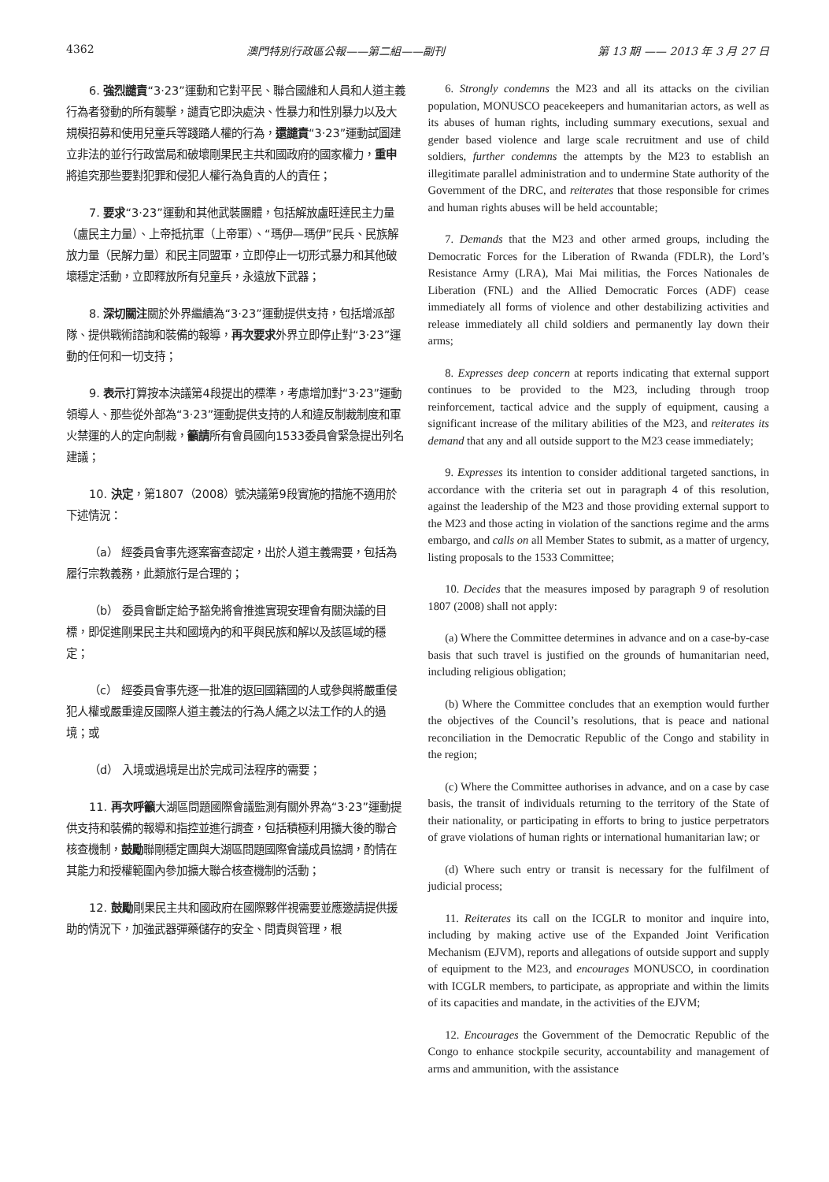4362 澳門特別行政區公報——第二組——副刊 第 13 期 —— 2013 年 3 月 27 日
6. 強烈譴責“3·23”運動和它對平民、聯合國維和人員和人道主義行為者發動的所有襲擊，譴責它即決處決、性暴力和性別暴力以及大規模招募和使用兒童兵等踐踏人權的行為，還譴責“3·23”運動試圖建立非法的並行行政當局和破壞剛果民主共和國政府的國家權力，重申將追究那些要對犯罪和侵犯人權行為負責的人的責任；
7. 要求“3·23”運動和其他武裝團體，包括解放盧旺達民主力量（盧民主力量）、上帝抵抗軍（上帝軍）、“瑪伊—瑪伊”民兵、民族解放力量（民解力量）和民主同盟軍，立即停止一切形式暴力和其他破壞穩定活動，立即釋放所有兒童兵，永遠放下武器；
8. 深切關注關於外界繼續為“3·23”運動提供支持，包括增派部隊、提供戰術諮詢和裝備的報導，再次要求外界立即停止對“3·23”運動的任何和一切支持；
9. 表示打算按本決議第4段提出的標準，考慮增加對“3·23”運動領導人、那些從外部為“3·23”運動提供支持的人和違反制裁制度和軍火禁運的人的定向制裁，籲請所有會員國向1533委員會緊急提出列名建議；
10. 決定，第1807（2008）號決議第9段實施的措施不適用於下述情況：
（a） 經委員會事先逐案審查認定，出於人道主義需要，包括為履行宗教義務，此類旅行是合理的；
（b） 委員會斷定給予豁免將會推進實現安理會有關決議的目標，即促進剛果民主共和國境內的和平與民族和解以及該區域的穩定；
（c） 經委員會事先逐一批准的返回國籍國的人或參與將嚴重侵犯人權或嚴重違反國際人道主義法的行為人繩之以法工作的人的過境；或
（d） 入境或過境是出於完成司法程序的需要；
11. 再次呼籲大湖區問題國際會議監測有關外界為“3·23”運動提供支持和裝備的報導和指控並進行調查，包括積極利用擴大後的聯合核查機制，鼓勵聯剛穩定團與大湖區問題國際會議成員協調，酌情在其能力和授權範圍內參加擴大聯合核查機制的活動；
12. 鼓勵剛果民主共和國政府在國際夥伴視需要並應邀請提供援助的情況下，加強武器彈藥儲存的安全、問責與管理，根
6. Strongly condemns the M23 and all its attacks on the civilian population, MONUSCO peacekeepers and humanitarian actors, as well as its abuses of human rights, including summary executions, sexual and gender based violence and large scale recruitment and use of child soldiers, further condemns the attempts by the M23 to establish an illegitimate parallel administration and to undermine State authority of the Government of the DRC, and reiterates that those responsible for crimes and human rights abuses will be held accountable;
7. Demands that the M23 and other armed groups, including the Democratic Forces for the Liberation of Rwanda (FDLR), the Lord’s Resistance Army (LRA), Mai Mai militias, the Forces Nationales de Liberation (FNL) and the Allied Democratic Forces (ADF) cease immediately all forms of violence and other destabilizing activities and release immediately all child soldiers and permanently lay down their arms;
8. Expresses deep concern at reports indicating that external support continues to be provided to the M23, including through troop reinforcement, tactical advice and the supply of equipment, causing a significant increase of the military abilities of the M23, and reiterates its demand that any and all outside support to the M23 cease immediately;
9. Expresses its intention to consider additional targeted sanctions, in accordance with the criteria set out in paragraph 4 of this resolution, against the leadership of the M23 and those providing external support to the M23 and those acting in violation of the sanctions regime and the arms embargo, and calls on all Member States to submit, as a matter of urgency, listing proposals to the 1533 Committee;
10. Decides that the measures imposed by paragraph 9 of resolution 1807 (2008) shall not apply:
(a) Where the Committee determines in advance and on a case-by-case basis that such travel is justified on the grounds of humanitarian need, including religious obligation;
(b) Where the Committee concludes that an exemption would further the objectives of the Council’s resolutions, that is peace and national reconciliation in the Democratic Republic of the Congo and stability in the region;
(c) Where the Committee authorises in advance, and on a case by case basis, the transit of individuals returning to the territory of the State of their nationality, or participating in efforts to bring to justice perpetrators of grave violations of human rights or international humanitarian law; or
(d) Where such entry or transit is necessary for the fulfilment of judicial process;
11. Reiterates its call on the ICGLR to monitor and inquire into, including by making active use of the Expanded Joint Verification Mechanism (EJVM), reports and allegations of outside support and supply of equipment to the M23, and encourages MONUSCO, in coordination with ICGLR members, to participate, as appropriate and within the limits of its capacities and mandate, in the activities of the EJVM;
12. Encourages the Government of the Democratic Republic of the Congo to enhance stockpile security, accountability and management of arms and ammunition, with the assistance